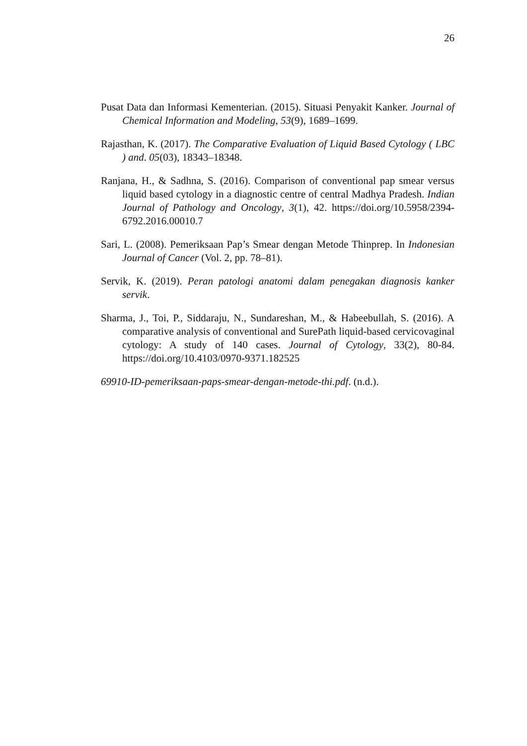26
Pusat Data dan Informasi Kementerian. (2015). Situasi Penyakit Kanker. Journal of Chemical Information and Modeling, 53(9), 1689–1699.
Rajasthan, K. (2017). The Comparative Evaluation of Liquid Based Cytology ( LBC ) and. 05(03), 18343–18348.
Ranjana, H., & Sadhna, S. (2016). Comparison of conventional pap smear versus liquid based cytology in a diagnostic centre of central Madhya Pradesh. Indian Journal of Pathology and Oncology, 3(1), 42. https://doi.org/10.5958/2394-6792.2016.00010.7
Sari, L. (2008). Pemeriksaan Pap’s Smear dengan Metode Thinprep. In Indonesian Journal of Cancer (Vol. 2, pp. 78–81).
Servik, K. (2019). Peran patologi anatomi dalam penegakan diagnosis kanker servik.
Sharma, J., Toi, P., Siddaraju, N., Sundareshan, M., & Habeebullah, S. (2016). A comparative analysis of conventional and SurePath liquid-based cervicovaginal cytology: A study of 140 cases. Journal of Cytology, 33(2), 80-84. https://doi.org/10.4103/0970-9371.182525
69910-ID-pemeriksaan-paps-smear-dengan-metode-thi.pdf. (n.d.).